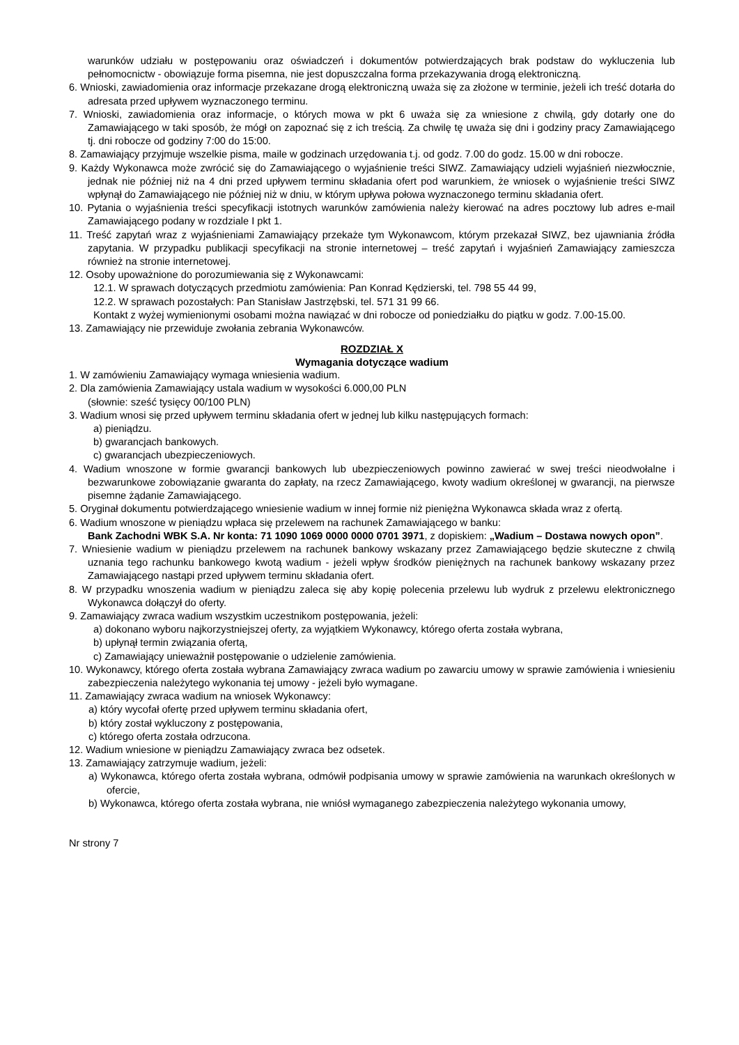warunków udziału w postępowaniu oraz oświadczeń i dokumentów potwierdzających brak podstaw do wykluczenia lub pełnomocnictw - obowiązuje forma pisemna, nie jest dopuszczalna forma przekazywania drogą elektroniczną.
6. Wnioski, zawiadomienia oraz informacje przekazane drogą elektroniczną uważa się za złożone w terminie, jeżeli ich treść dotarła do adresata przed upływem wyznaczonego terminu.
7. Wnioski, zawiadomienia oraz informacje, o których mowa w pkt 6 uważa się za wniesione z chwilą, gdy dotarły one do Zamawiającego w taki sposób, że mógł on zapoznać się z ich treścią. Za chwilę tę uważa się dni i godziny pracy Zamawiającego tj. dni robocze od godziny 7:00 do 15:00.
8. Zamawiający przyjmuje wszelkie pisma, maile w godzinach urzędowania t.j. od godz. 7.00 do godz. 15.00 w dni robocze.
9. Każdy Wykonawca może zwrócić się do Zamawiającego o wyjaśnienie treści SIWZ. Zamawiający udzieli wyjaśnień niezwłocznie, jednak nie później niż na 4 dni przed upływem terminu składania ofert pod warunkiem, że wniosek o wyjaśnienie treści SIWZ wpłynął do Zamawiającego nie później niż w dniu, w którym upływa połowa wyznaczonego terminu składania ofert.
10. Pytania o wyjaśnienia treści specyfikacji istotnych warunków zamówienia należy kierować na adres pocztowy lub adres e-mail Zamawiającego podany w rozdziale I pkt 1.
11. Treść zapytań wraz z wyjaśnieniami Zamawiający przekaże tym Wykonawcom, którym przekazał SIWZ, bez ujawniania źródła zapytania. W przypadku publikacji specyfikacji na stronie internetowej – treść zapytań i wyjaśnień Zamawiający zamieszcza również na stronie internetowej.
12. Osoby upoważnione do porozumiewania się z Wykonawcami:
12.1. W sprawach dotyczących przedmiotu zamówienia: Pan Konrad Kędzierski, tel. 798 55 44 99,
12.2. W sprawach pozostałych: Pan Stanisław Jastrzębski, tel. 571 31 99 66.
Kontakt z wyżej wymienionymi osobami można nawiązać w dni robocze od poniedziałku do piątku w godz. 7.00-15.00.
13. Zamawiający nie przewiduje zwołania zebrania Wykonawców.
ROZDZIAŁ X
Wymagania dotyczące wadium
1. W zamówieniu Zamawiający wymaga wniesienia wadium.
2. Dla zamówienia Zamawiający ustala wadium w wysokości 6.000,00 PLN
(słownie: sześć tysięcy 00/100 PLN)
3. Wadium wnosi się przed upływem terminu składania ofert w jednej lub kilku następujących formach:
a) pieniądzu.
b) gwarancjach bankowych.
c) gwarancjach ubezpieczeniowych.
4. Wadium wnoszone w formie gwarancji bankowych lub ubezpieczeniowych powinno zawierać w swej treści nieodwołalne i bezwarunkowe zobowiązanie gwaranta do zapłaty, na rzecz Zamawiającego, kwoty wadium określonej w gwarancji, na pierwsze pisemne żądanie Zamawiającego.
5. Oryginał dokumentu potwierdzającego wniesienie wadium w innej formie niż pieniężna Wykonawca składa wraz z ofertą.
6. Wadium wnoszone w pieniądzu wpłaca się przelewem na rachunek Zamawiającego w banku:
Bank Zachodni WBK S.A. Nr konta: 71 1090 1069 0000 0000 0701 3971, z dopiskiem: „Wadium – Dostawa nowych opon”.
7. Wniesienie wadium w pieniądzu przelewem na rachunek bankowy wskazany przez Zamawiającego będzie skuteczne z chwilą uznania tego rachunku bankowego kwotą wadium - jeżeli wpływ środków pieniężnych na rachunek bankowy wskazany przez Zamawiającego nastąpi przed upływem terminu składania ofert.
8. W przypadku wnoszenia wadium w pieniądzu zaleca się aby kopię polecenia przelewu lub wydruk z przelewu elektronicznego Wykonawca dołączył do oferty.
9. Zamawiający zwraca wadium wszystkim uczestnikom postępowania, jeżeli:
a) dokonano wyboru najkorzystniejszej oferty, za wyjątkiem Wykonawcy, którego oferta została wybrana,
b) upłynął termin związania ofertą,
c) Zamawiający unieważnił postępowanie o udzielenie zamówienia.
10. Wykonawcy, którego oferta została wybrana Zamawiający zwraca wadium po zawarciu umowy w sprawie zamówienia i wniesieniu zabezpieczenia należytego wykonania tej umowy - jeżeli było wymagane.
11. Zamawiający zwraca wadium na wniosek Wykonawcy:
a) który wycofał ofertę przed upływem terminu składania ofert,
b) który został wykluczony z postępowania,
c) którego oferta została odrzucona.
12. Wadium wniesione w pieniądzu Zamawiający zwraca bez odsetek.
13. Zamawiający zatrzymuje wadium, jeżeli:
a) Wykonawca, którego oferta została wybrana, odmówił podpisania umowy w sprawie zamówienia na warunkach określonych w ofercie,
b) Wykonawca, którego oferta została wybrana, nie wniósł wymaganego zabezpieczenia należytego wykonania umowy,
Nr strony 7